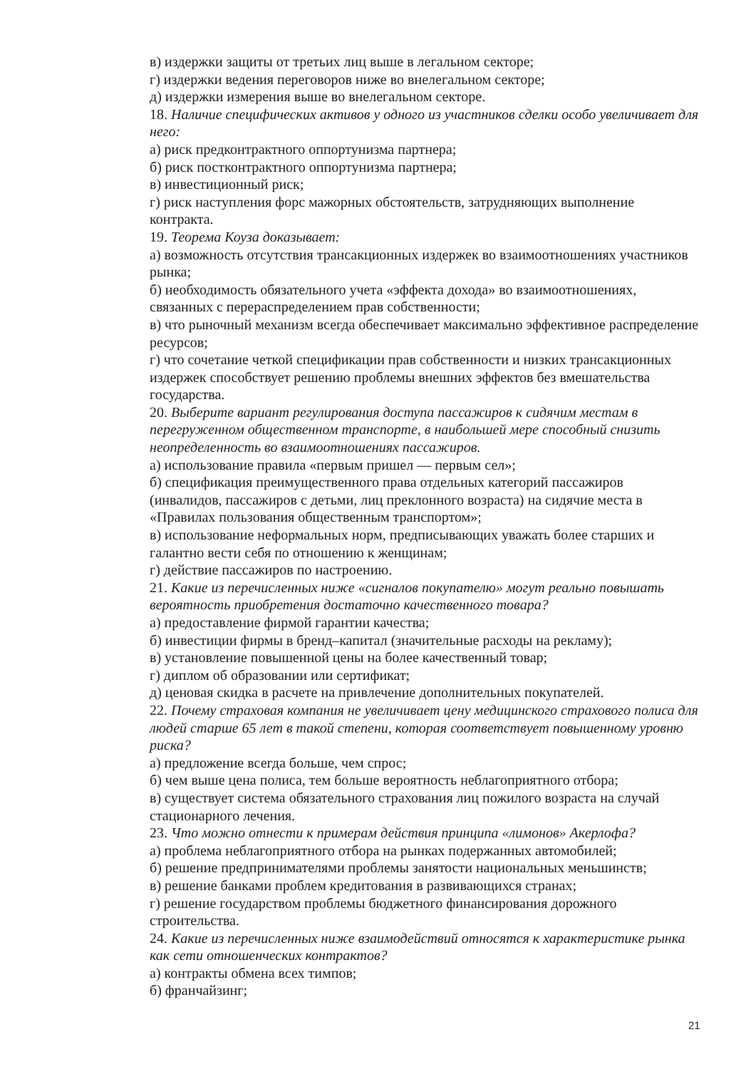в) издержки защиты от третьих лиц выше в легальном секторе;
г) издержки ведения переговоров ниже во внелегальном секторе;
д) издержки измерения выше во внелегальном секторе.
18. Наличие специфических активов у одного из участников сделки особо увеличивает для него:
а) риск предконтрактного оппортунизма партнера;
б) риск постконтрактного оппортунизма партнера;
в) инвестиционный риск;
г) риск наступления форс мажорных обстоятельств, затрудняющих выполнение контракта.
19. Теорема Коуза доказывает:
а) возможность отсутствия трансакционных издержек во взаимоотношениях участников рынка;
б) необходимость обязательного учета «эффекта дохода» во взаимоотношениях, связанных с перераспределением прав собственности;
в) что рыночный механизм всегда обеспечивает максимально эффективное распределение ресурсов;
г) что сочетание четкой спецификации прав собственности и низких трансакционных издержек способствует решению проблемы внешних эффектов без вмешательства государства.
20. Выберите вариант регулирования доступа пассажиров к сидячим местам в перегруженном общественном транспорте, в наибольшей мере способный снизить неопределенность во взаимоотношениях пассажиров.
а) использование правила «первым пришел — первым сел»;
б) спецификация преимущественного права отдельных категорий пассажиров (инвалидов, пассажиров с детьми, лиц преклонного возраста) на сидячие места в «Правилах пользования общественным транспортом»;
в) использование неформальных норм, предписывающих уважать более старших и галантно вести себя по отношению к женщинам;
г) действие пассажиров по настроению.
21. Какие из перечисленных ниже «сигналов покупателю» могут реально повышать вероятность приобретения достаточно качественного товара?
а) предоставление фирмой гарантии качества;
б) инвестиции фирмы в бренд–капитал (значительные расходы на рекламу);
в) установление повышенной цены на более качественный товар;
г) диплом об образовании или сертификат;
д) ценовая скидка в расчете на привлечение дополнительных покупателей.
22. Почему страховая компания не увеличивает цену медицинского страхового полиса для людей старше 65 лет в такой степени, которая соответствует повышенному уровню риска?
а) предложение всегда больше, чем спрос;
б) чем выше цена полиса, тем больше вероятность неблагоприятного отбора;
в) существует система обязательного страхования лиц пожилого возраста на случай стационарного лечения.
23. Что можно отнести к примерам действия принципа «лимонов» Акерлофа?
а) проблема неблагоприятного отбора на рынках подержанных автомобилей;
б) решение предпринимателями проблемы занятости национальных меньшинств;
в) решение банками проблем кредитования в развивающихся странах;
г) решение государством проблемы бюджетного финансирования дорожного строительства.
24. Какие из перечисленных ниже взаимодействий относятся к характеристике рынка как сети отношенческих контрактов?
а) контракты обмена всех тимпов;
б) франчайзинг;
21